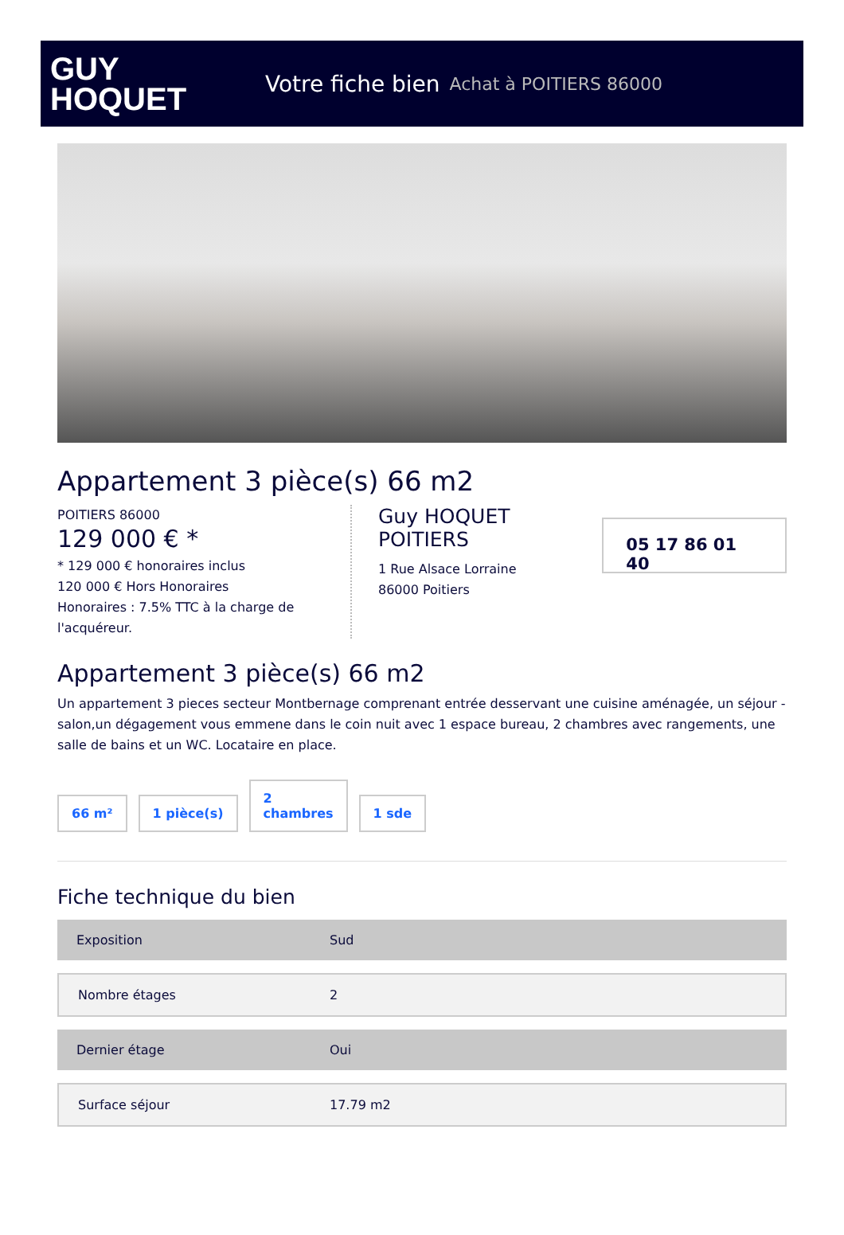GUY
HOQUET
Votre fiche bien Achat à POITIERS 86000
Appartement 3 pièce(s) 66 m2
POITIERS 86000
129 000 € *
* 129 000 € honoraires inclus
120 000 € Hors Honoraires
Honoraires : 7.5% TTC à la charge de l'acquéreur.
Guy HOQUET POITIERS
1 Rue Alsace Lorraine
86000 Poitiers
05 17 86 01 40
Appartement 3 pièce(s) 66 m2
Un appartement 3 pieces secteur Montbernage comprenant entrée desservant une cuisine aménagée, un séjour - salon,un dégagement vous emmene dans le coin nuit avec 1 espace bureau, 2 chambres avec rangements, une salle de bains et un WC. Locataire en place.
66 m²
1 pièce(s)
2
chambres
1 sde
Fiche technique du bien
| Exposition | Sud |
| Nombre étages | 2 |
| Dernier étage | Oui |
| Surface séjour | 17.79 m2 |